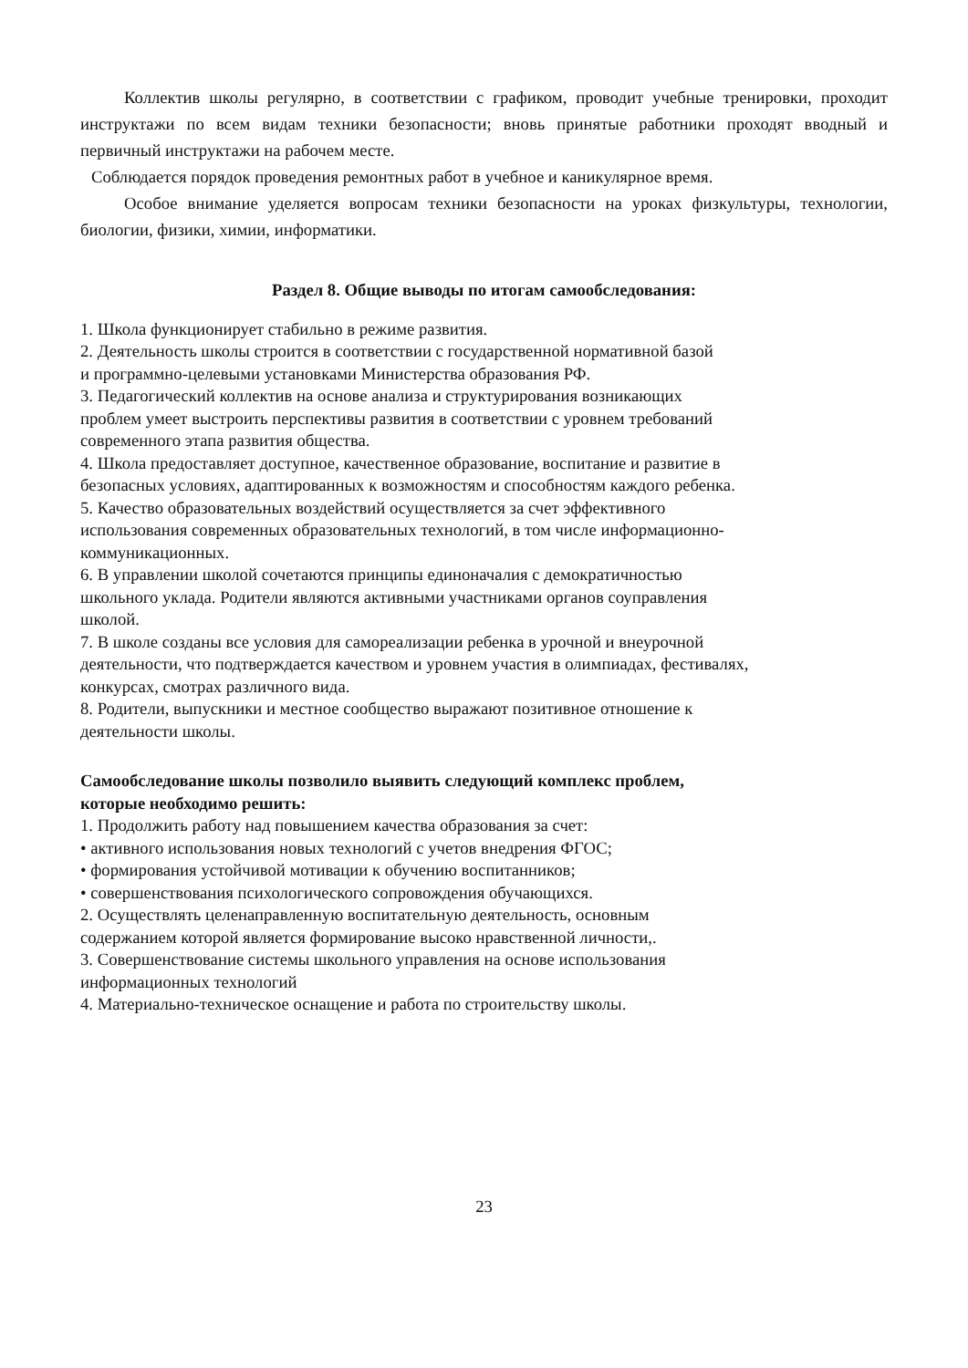Коллектив школы регулярно, в соответствии с графиком, проводит учебные тренировки, проходит инструктажи по всем видам техники безопасности; вновь принятые работники проходят вводный и первичный инструктажи на рабочем месте.
Соблюдается порядок проведения ремонтных работ в учебное и каникулярное время.
Особое внимание уделяется вопросам техники безопасности на уроках физкультуры, технологии, биологии, физики, химии, информатики.
Раздел 8. Общие выводы по итогам самообследования:
1. Школа функционирует стабильно в режиме развития.
2. Деятельность школы строится в соответствии с государственной нормативной базой
и программно-целевыми установками Министерства образования РФ.
3. Педагогический коллектив на основе анализа и структурирования возникающих
проблем умеет выстроить перспективы развития в соответствии с уровнем требований
современного этапа развития общества.
4. Школа предоставляет доступное, качественное образование, воспитание и развитие в
безопасных условиях, адаптированных к возможностям и способностям каждого ребенка.
5. Качество образовательных воздействий осуществляется за счет эффективного
использования современных образовательных технологий, в том числе информационно-
коммуникационных.
6. В управлении школой сочетаются принципы единоначалия с демократичностью
школьного уклада. Родители являются активными участниками органов соуправления
школой.
7. В школе созданы все условия для самореализации ребенка в урочной и внеурочной
деятельности, что подтверждается качеством и уровнем участия в олимпиадах, фестивалях,
конкурсах, смотрах различного вида.
8. Родители, выпускники и местное сообщество выражают позитивное отношение к
деятельности школы.
Самообследование школы позволило выявить следующий комплекс проблем,
которые необходимо решить:
1. Продолжить работу над повышением качества образования за счет:
• активного использования новых технологий с учетов внедрения ФГОС;
• формирования устойчивой мотивации к обучению воспитанников;
• совершенствования психологического сопровождения обучающихся.
2. Осуществлять целенаправленную воспитательную деятельность, основным
содержанием которой является формирование высоко нравственной личности,.
3. Совершенствование системы школьного управления на основе использования
информационных технологий
4. Материально-техническое оснащение и работа по строительству школы.
23